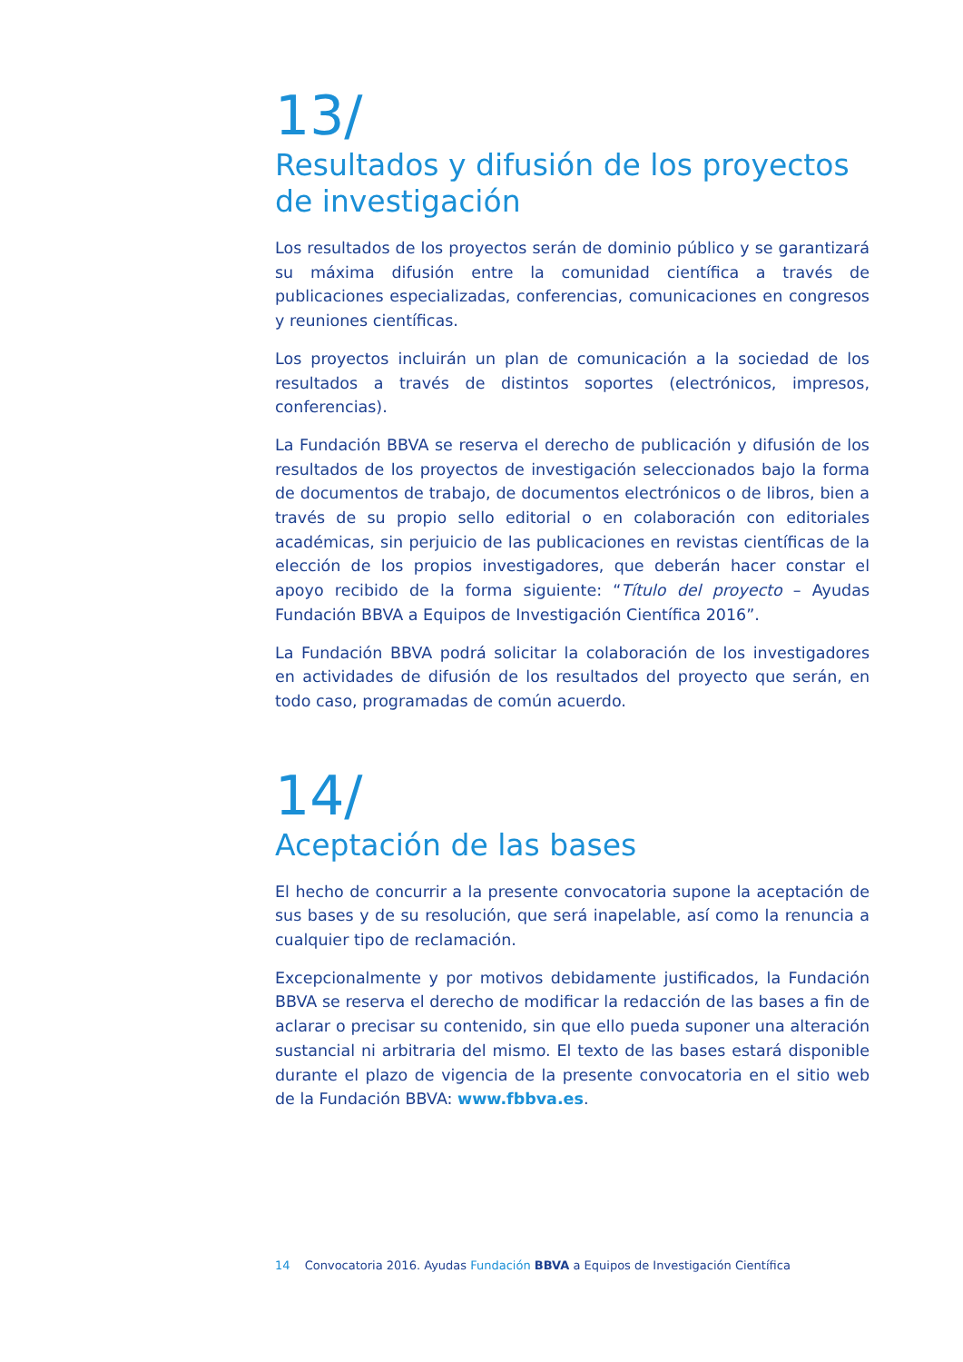13/
Resultados y difusión de los proyectos de investigación
Los resultados de los proyectos serán de dominio público y se garantizará su máxima difusión entre la comunidad científica a través de publicaciones especializadas, conferencias, comunicaciones en congresos y reuniones científicas.
Los proyectos incluirán un plan de comunicación a la sociedad de los resultados a través de distintos soportes (electrónicos, impresos, conferencias).
La Fundación BBVA se reserva el derecho de publicación y difusión de los resultados de los proyectos de investigación seleccionados bajo la forma de documentos de trabajo, de documentos electrónicos o de libros, bien a través de su propio sello editorial o en colaboración con editoriales académicas, sin perjuicio de las publicaciones en revistas científicas de la elección de los propios investigadores, que deberán hacer constar el apoyo recibido de la forma siguiente: “Título del proyecto – Ayudas Fundación BBVA a Equipos de Investigación Científica 2016”.
La Fundación BBVA podrá solicitar la colaboración de los investigadores en actividades de difusión de los resultados del proyecto que serán, en todo caso, programadas de común acuerdo.
14/
Aceptación de las bases
El hecho de concurrir a la presente convocatoria supone la aceptación de sus bases y de su resolución, que será inapelable, así como la renuncia a cualquier tipo de reclamación.
Excepcionalmente y por motivos debidamente justificados, la Fundación BBVA se reserva el derecho de modificar la redacción de las bases a fin de aclarar o precisar su contenido, sin que ello pueda suponer una alteración sustancial ni arbitraria del mismo. El texto de las bases estará disponible durante el plazo de vigencia de la presente convocatoria en el sitio web de la Fundación BBVA: www.fbbva.es.
14 Convocatoria 2016. Ayudas Fundación BBVA a Equipos de Investigación Científica